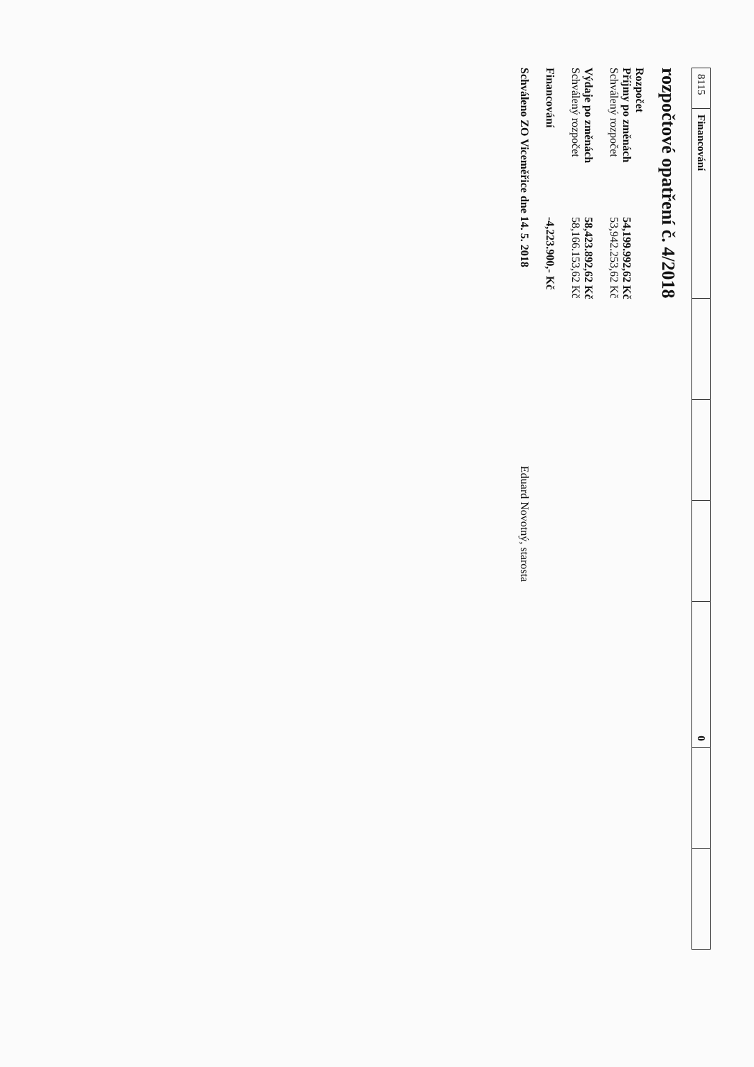| 8115 | Financování | | | | 0 | | |
rozpočtové opatření č. 4/2018
Rozpočet
Příjmy po změnách 54,199.992,62 Kč
Schválený rozpočet 53,942.253,62 Kč
Výdaje po změnách 58,423.892,62 Kč
Schválený rozpočet 58,166.153,62 Kč
Financování -4,223.900,- Kč
Schváleno ZO Viceměřice dne 14. 5. 2018 Eduard Novotný, starosta